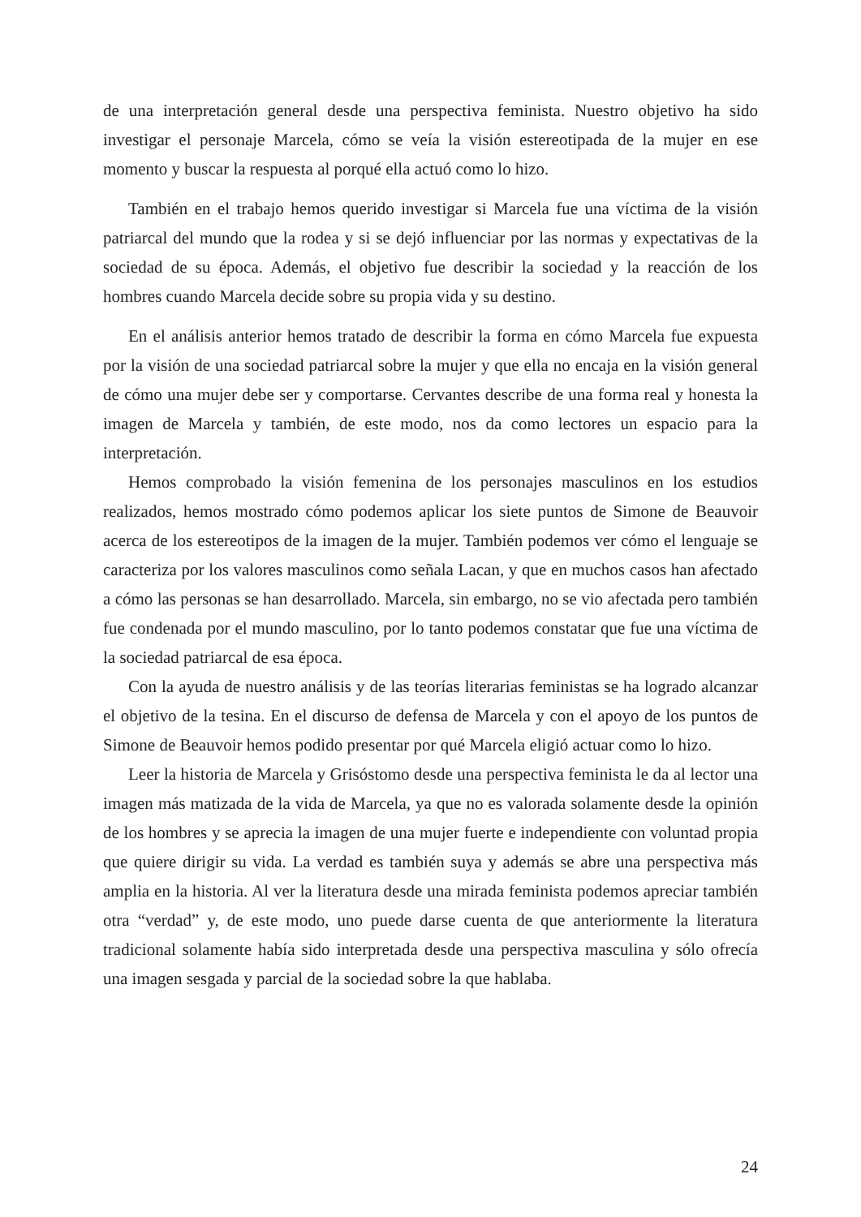de una interpretación general desde una perspectiva feminista. Nuestro objetivo ha sido investigar el personaje Marcela, cómo se veía la visión estereotipada de la mujer en ese momento y buscar la respuesta al porqué ella actuó como lo hizo.
También en el trabajo hemos querido investigar si Marcela fue una víctima de la visión patriarcal del mundo que la rodea y si se dejó influenciar por las normas y expectativas de la sociedad de su época. Además, el objetivo fue describir la sociedad y la reacción de los hombres cuando Marcela decide sobre su propia vida y su destino.
En el análisis anterior hemos tratado de describir la forma en cómo Marcela fue expuesta por la visión de una sociedad patriarcal sobre la mujer y que ella no encaja en la visión general de cómo una mujer debe ser y comportarse. Cervantes describe de una forma real y honesta la imagen de Marcela y también, de este modo, nos da como lectores un espacio para la interpretación.
Hemos comprobado la visión femenina de los personajes masculinos en los estudios realizados, hemos mostrado cómo podemos aplicar los siete puntos de Simone de Beauvoir acerca de los estereotipos de la imagen de la mujer. También podemos ver cómo el lenguaje se caracteriza por los valores masculinos como señala Lacan, y que en muchos casos han afectado a cómo las personas se han desarrollado. Marcela, sin embargo, no se vio afectada pero también fue condenada por el mundo masculino, por lo tanto podemos constatar que fue una víctima de la sociedad patriarcal de esa época.
Con la ayuda de nuestro análisis y de las teorías literarias feministas se ha logrado alcanzar el objetivo de la tesina. En el discurso de defensa de Marcela y con el apoyo de los puntos de Simone de Beauvoir hemos podido presentar por qué Marcela eligió actuar como lo hizo.
Leer la historia de Marcela y Grisóstomo desde una perspectiva feminista le da al lector una imagen más matizada de la vida de Marcela, ya que no es valorada solamente desde la opinión de los hombres y se aprecia la imagen de una mujer fuerte e independiente con voluntad propia que quiere dirigir su vida. La verdad es también suya y además se abre una perspectiva más amplia en la historia. Al ver la literatura desde una mirada feminista podemos apreciar también otra “verdad” y, de este modo, uno puede darse cuenta de que anteriormente la literatura tradicional solamente había sido interpretada desde una perspectiva masculina y sólo ofrecía una imagen sesgada y parcial de la sociedad sobre la que hablaba.
24